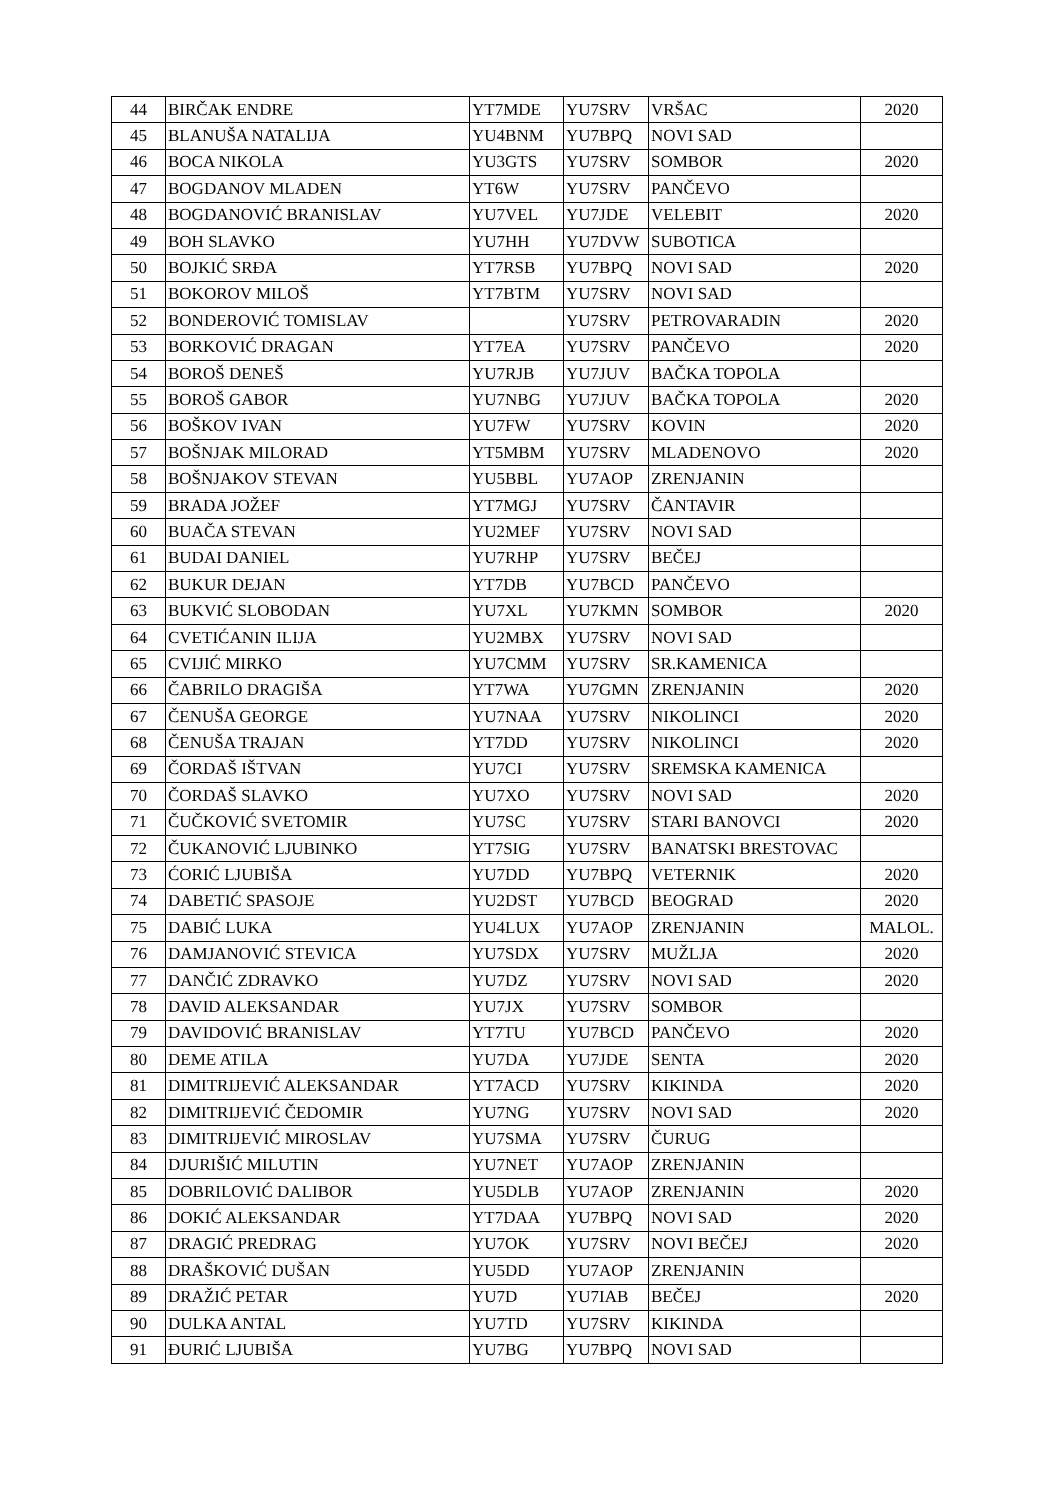| 44 | BIRČAK ENDRE | YT7MDE | YU7SRV | VRŠAC | 2020 |
| 45 | BLANUŠA NATALIJA | YU4BNM | YU7BPQ | NOVI SAD | |
| 46 | BOCA NIKOLA | YU3GTS | YU7SRV | SOMBOR | 2020 |
| 47 | BOGDANOV MLADEN | YT6W | YU7SRV | PANČEVO | |
| 48 | BOGDANOVIĆ BRANISLAV | YU7VEL | YU7JDE | VELEBIT | 2020 |
| 49 | BOH SLAVKO | YU7HH | YU7DVW | SUBOTICA | |
| 50 | BOJKIĆ SRĐA | YT7RSB | YU7BPQ | NOVI SAD | 2020 |
| 51 | BOKOROV MILOŠ | YT7BTM | YU7SRV | NOVI SAD | |
| 52 | BONDEROVIĆ TOMISLAV | | YU7SRV | PETROVARADIN | 2020 |
| 53 | BORKOVIĆ DRAGAN | YT7EA | YU7SRV | PANČEVO | 2020 |
| 54 | BOROŠ DENEŠ | YU7RJB | YU7JUV | BAČKA TOPOLA | |
| 55 | BOROŠ GABOR | YU7NBG | YU7JUV | BAČKA TOPOLA | 2020 |
| 56 | BOŠKOV IVAN | YU7FW | YU7SRV | KOVIN | 2020 |
| 57 | BOŠNJAK MILORAD | YT5MBM | YU7SRV | MLADENOVO | 2020 |
| 58 | BOŠNJAKOV STEVAN | YU5BBL | YU7AOP | ZRENJANIN | |
| 59 | BRADA JOŽEF | YT7MGJ | YU7SRV | ČANTAVIR | |
| 60 | BUAČA STEVAN | YU2MEF | YU7SRV | NOVI SAD | |
| 61 | BUDAI DANIEL | YU7RHP | YU7SRV | BEČEJ | |
| 62 | BUKUR DEJAN | YT7DB | YU7BCD | PANČEVO | |
| 63 | BUKVIĆ SLOBODAN | YU7XL | YU7KMN | SOMBOR | 2020 |
| 64 | CVETIĆANIN ILIJA | YU2MBX | YU7SRV | NOVI SAD | |
| 65 | CVIJIĆ MIRKO | YU7CMM | YU7SRV | SR.KAMENICA | |
| 66 | ČABRILO DRAGIŠA | YT7WA | YU7GMN | ZRENJANIN | 2020 |
| 67 | ČENUŠA GEORGE | YU7NAA | YU7SRV | NIKOLINCI | 2020 |
| 68 | ČENUŠA TRAJAN | YT7DD | YU7SRV | NIKOLINCI | 2020 |
| 69 | ČORDAŠ IŠTVAN | YU7CI | YU7SRV | SREMSKA KAMENICA | |
| 70 | ČORDAŠ SLAVKO | YU7XO | YU7SRV | NOVI SAD | 2020 |
| 71 | ČUČKOVIĆ SVETOMIR | YU7SC | YU7SRV | STARI BANOVCI | 2020 |
| 72 | ČUKANOVIĆ LJUBINKO | YT7SIG | YU7SRV | BANATSKI BRESTOVAC | |
| 73 | ĆORIĆ LJUBIŠA | YU7DD | YU7BPQ | VETERNIK | 2020 |
| 74 | DABETIĆ SPASOJE | YU2DST | YU7BCD | BEOGRAD | 2020 |
| 75 | DABIĆ LUKA | YU4LUX | YU7AOP | ZRENJANIN | MALOL. |
| 76 | DAMJANOVIĆ STEVICA | YU7SDX | YU7SRV | MUŽLJA | 2020 |
| 77 | DANČIĆ ZDRAVKO | YU7DZ | YU7SRV | NOVI SAD | 2020 |
| 78 | DAVID ALEKSANDAR | YU7JX | YU7SRV | SOMBOR | |
| 79 | DAVIDOVIĆ BRANISLAV | YT7TU | YU7BCD | PANČEVO | 2020 |
| 80 | DEME ATILA | YU7DA | YU7JDE | SENTA | 2020 |
| 81 | DIMITRIJEVIĆ ALEKSANDAR | YT7ACD | YU7SRV | KIKINDA | 2020 |
| 82 | DIMITRIJEVIĆ ČEDOMIR | YU7NG | YU7SRV | NOVI SAD | 2020 |
| 83 | DIMITRIJEVIĆ MIROSLAV | YU7SMA | YU7SRV | ČURUG | |
| 84 | DJURIŠIĆ MILUTIN | YU7NET | YU7AOP | ZRENJANIN | |
| 85 | DOBRILOVIĆ DALIBOR | YU5DLB | YU7AOP | ZRENJANIN | 2020 |
| 86 | DOKIĆ ALEKSANDAR | YT7DAA | YU7BPQ | NOVI SAD | 2020 |
| 87 | DRAGIĆ PREDRAG | YU7OK | YU7SRV | NOVI BEČEJ | 2020 |
| 88 | DRAŠKOVIĆ DUŠAN | YU5DD | YU7AOP | ZRENJANIN | |
| 89 | DRAŽIĆ PETAR | YU7D | YU7IAB | BEČEJ | 2020 |
| 90 | DULKA ANTAL | YU7TD | YU7SRV | KIKINDA | |
| 91 | ĐURIĆ LJUBIŠA | YU7BG | YU7BPQ | NOVI SAD | |